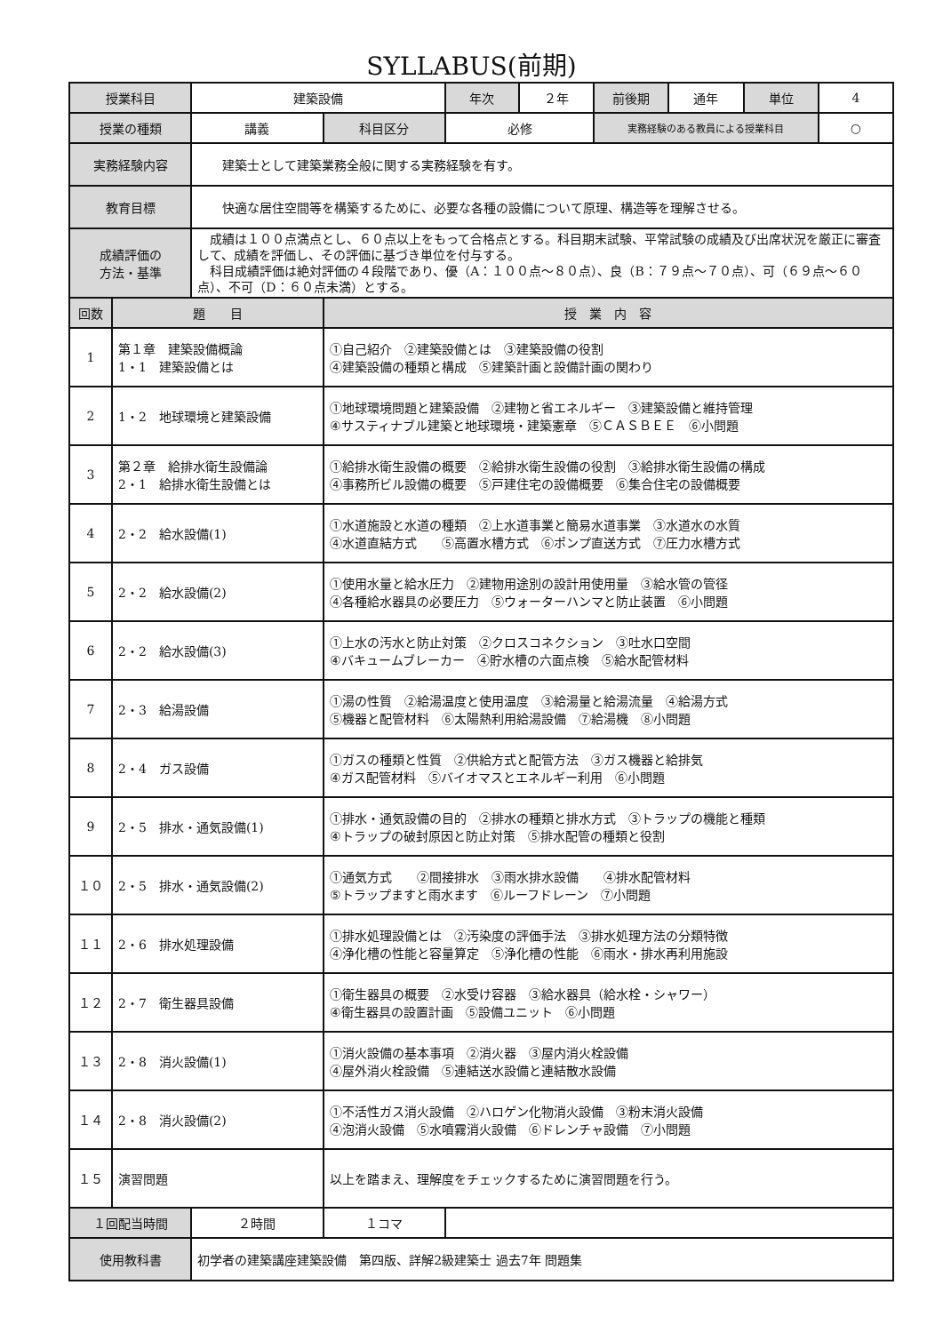SYLLABUS(前期)
| 授業科目 | | 建築設備 | | 年次 | ２年 | 前後期 | 通年 | 単位 | 4 |
| 授業の種類 | | 講義 | 科目区分 | 必修 | | 実務経験のある教員による授業科目 | | | ○ |
| 実務経験内容 | | 建築士として建築業務全般に関する実務経験を有す。 | | | | | | | |
| 教育目標 | | 快適な居住空間等を構築するために、必要な各種の設備について原理、構造等を理解させる。 | | | | | | | |
| 成績評価の 方法・基準 | | 成績は１００点満点とし、６０点以上をもって合格点とする。科目期末試験、平常試験の成績及び出席状況を厳正に審査して、成績を評価し、その評価に基づき単位を付与する。 科目成績評価は絶対評価の４段階であり、優（A：１００点～８０点）、良（B：７９点～７０点）、可（６９点～６０点）、不可（D：６０点未満）とする。 | | | | | | | |
| 回数 | 題 目 | | 授 業 内 容 | | | | | | |
| 1 | 第１章 建築設備概論 1・1 建築設備とは | | ①自己紹介 ②建築設備とは ③建築設備の役割 ④建築設備の種類と構成 ⑤建築計画と設備計画の関わり | | | | | | |
| 2 | 1・2 地球環境と建築設備 | | ①地球環境問題と建築設備 ②建物と省エネルギー ③建築設備と維持管理 ④サスティナブル建築と地球環境・建築憲章 ⑤ＣＡＳＢＥＥ ⑥小問題 | | | | | | |
| 3 | 第２章 給排水衛生設備論 2・1 給排水衛生設備とは | | ①給排水衛生設備の概要 ②給排水衛生設備の役割 ③給排水衛生設備の構成 ④事務所ビル設備の概要 ⑤戸建住宅の設備概要 ⑥集合住宅の設備概要 | | | | | | |
| 4 | 2・2 給水設備(1) | | ①水道施設と水道の種類 ②上水道事業と簡易水道事業 ③水道水の水質 ④水道直結方式 ⑤高置水槽方式 ⑥ポンプ直送方式 ⑦圧力水槽方式 | | | | | | |
| 5 | 2・2 給水設備(2) | | ①使用水量と給水圧力 ②建物用途別の設計用使用量 ③給水管の管径 ④各種給水器具の必要圧力 ⑤ウォーターハンマと防止装置 ⑥小問題 | | | | | | |
| 6 | 2・2 給水設備(3) | | ①上水の汚水と防止対策 ②クロスコネクション ③吐水口空間 ④バキュームブレーカー ④貯水槽の六面点検 ⑤給水配管材料 | | | | | | |
| 7 | 2・3 給湯設備 | | ①湯の性質 ②給湯温度と使用温度 ③給湯量と給湯流量 ④給湯方式 ⑤機器と配管材料 ⑥太陽熱利用給湯設備 ⑦給湯機 ⑧小問題 | | | | | | |
| 8 | 2・4 ガス設備 | | ①ガスの種類と性質 ②供給方式と配管方法 ③ガス機器と給排気 ④ガス配管材料 ⑤バイオマスとエネルギー利用 ⑥小問題 | | | | | | |
| 9 | 2・5 排水・通気設備(1) | | ①排水・通気設備の目的 ②排水の種類と排水方式 ③トラップの機能と種類 ④トラップの破封原因と防止対策 ⑤排水配管の種類と役割 | | | | | | |
| １０ | 2・5 排水・通気設備(2) | | ①通気方式 ②間接排水 ③雨水排水設備 ④排水配管材料 ⑤トラップますと雨水ます ⑥ルーフドレーン ⑦小問題 | | | | | | |
| １１ | 2・6 排水処理設備 | | ①排水処理設備とは ②汚染度の評価手法 ③排水処理方法の分類特徴 ④浄化槽の性能と容量算定 ⑤浄化槽の性能 ⑥雨水・排水再利用施設 | | | | | | |
| １２ | 2・7 衛生器具設備 | | ①衛生器具の概要 ②水受け容器 ③給水器具（給水栓・シャワー） ④衛生器具の設置計画 ⑤設備ユニット ⑥小問題 | | | | | | |
| １３ | 2・8 消火設備(1) | | ①消火設備の基本事項 ②消火器 ③屋内消火栓設備 ④屋外消火栓設備 ⑤連結送水設備と連結散水設備 | | | | | | |
| １４ | 2・8 消火設備(2) | | ①不活性ガス消火設備 ②ハロゲン化物消火設備 ③粉末消火設備 ④泡消火設備 ⑤水噴霧消火設備 ⑥ドレンチャ設備 ⑦小問題 | | | | | | |
| １５ | 演習問題 | | 以上を踏まえ、理解度をチェックするために演習問題を行う。 | | | | | | |
| １回配当時間 | | ２時間 | １コマ | | | | | | |
| 使用教科書 | | 初学者の建築講座建築設備 第四版、詳解2級建築士 過去7年 問題集 | | | | | | | |